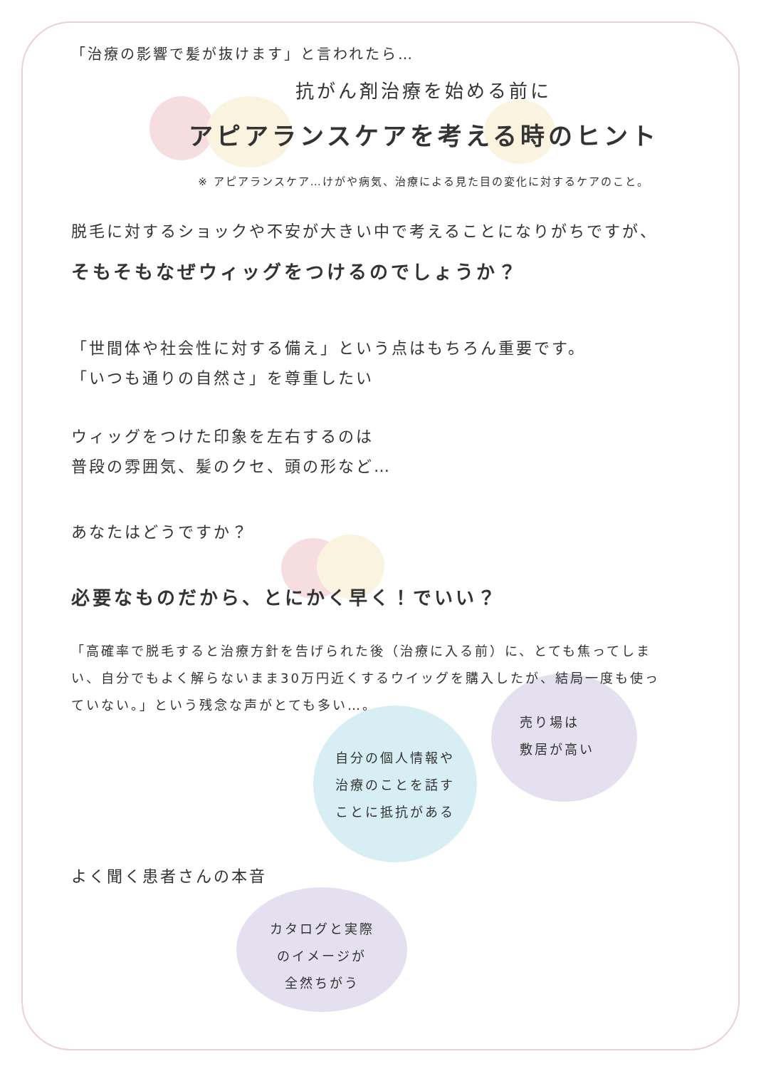「治療の影響で髪が抜けます」と言われたら…
抗がん剤治療を始める前に
アピアランスケアを考える時のヒント
※ アピアランスケア…けがや病気、治療による見た目の変化に対するケアのこと。
脱毛に対するショックや不安が大きい中で考えることになりがちですが、
そもそもなぜウィッグをつけるのでしょうか？
「世間体や社会性に対する備え」という点はもちろん重要です。
「いつも通りの自然さ」を尊重したい
ウィッグをつけた印象を左右するのは
普段の雰囲気、髪のクセ、頭の形など…
あなたはどうですか？
必要なものだから、とにかく早く！でいい？
「高確率で脱毛すると治療方針を告げられた後（治療に入る前）に、とても焦ってしまい、自分でもよく解らないまま30万円近くするウイッグを購入したが、結局一度も使っていない。」という残念な声がとても多い…。
よく聞く患者さんの本音
自分の個人情報や
治療のことを話す
ことに抵抗がある
売り場は
敷居が高い
カタログと実際
のイメージが
全然ちがう